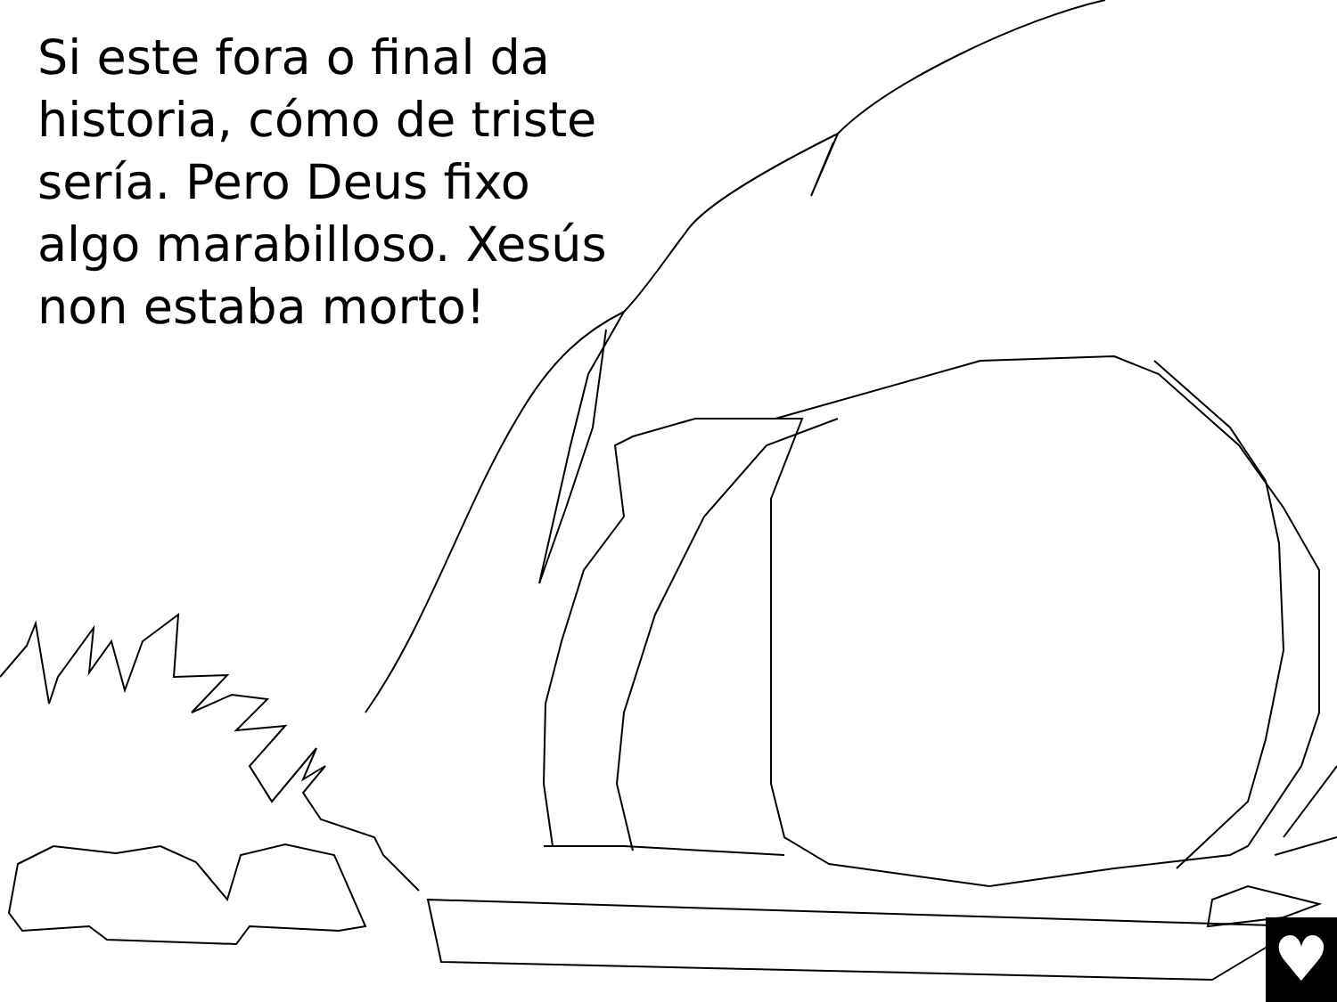Si este fora o final da historia, cómo de triste sería. Pero Deus fixo algo marabilloso. Xesús non estaba morto!
♥